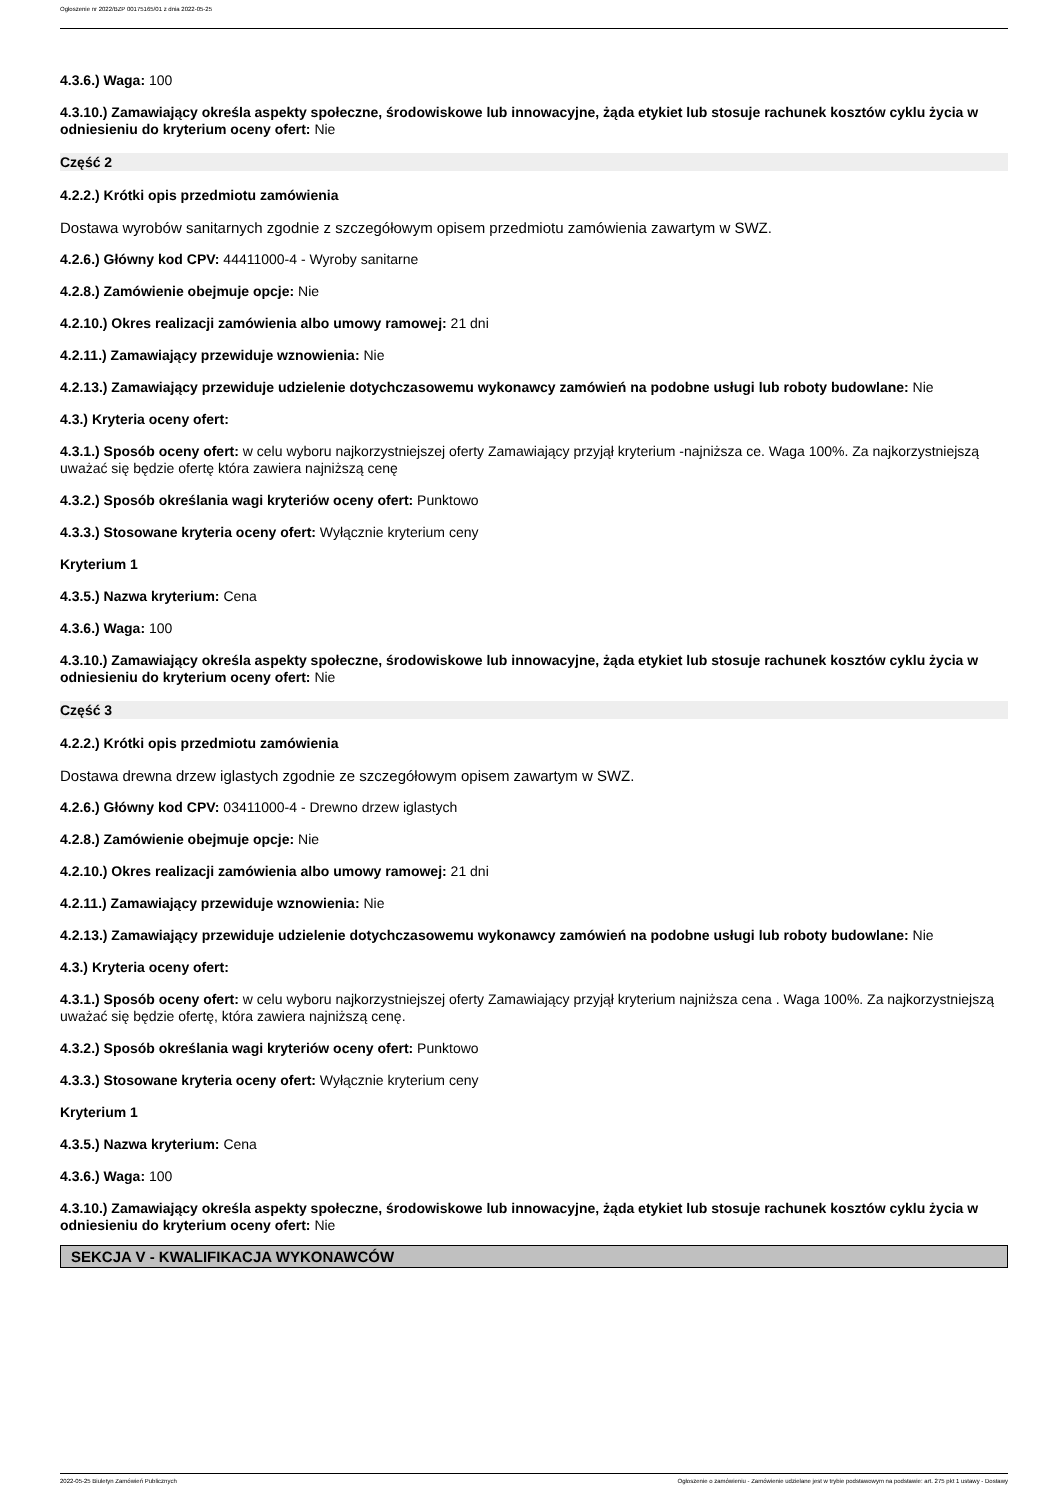Ogłoszenie nr 2022/BZP 00175165/01 z dnia 2022-05-25
4.3.6.) Waga: 100
4.3.10.) Zamawiający określa aspekty społeczne, środowiskowe lub innowacyjne, żąda etykiet lub stosuje rachunek kosztów cyklu życia w odniesieniu do kryterium oceny ofert: Nie
Część 2
4.2.2.) Krótki opis przedmiotu zamówienia
Dostawa wyrobów sanitarnych zgodnie z szczegółowym opisem przedmiotu zamówienia zawartym w SWZ.
4.2.6.) Główny kod CPV: 44411000-4 - Wyroby sanitarne
4.2.8.) Zamówienie obejmuje opcje: Nie
4.2.10.) Okres realizacji zamówienia albo umowy ramowej: 21 dni
4.2.11.) Zamawiający przewiduje wznowienia: Nie
4.2.13.) Zamawiający przewiduje udzielenie dotychczasowemu wykonawcy zamówień na podobne usługi lub roboty budowlane: Nie
4.3.) Kryteria oceny ofert:
4.3.1.) Sposób oceny ofert: w celu wyboru najkorzystniejszej oferty Zamawiający przyjął kryterium -najniższa ce. Waga 100%. Za najkorzystniejszą uważać się będzie ofertę która zawiera najniższą cenę
4.3.2.) Sposób określania wagi kryteriów oceny ofert: Punktowo
4.3.3.) Stosowane kryteria oceny ofert: Wyłącznie kryterium ceny
Kryterium 1
4.3.5.) Nazwa kryterium: Cena
4.3.6.) Waga: 100
4.3.10.) Zamawiający określa aspekty społeczne, środowiskowe lub innowacyjne, żąda etykiet lub stosuje rachunek kosztów cyklu życia w odniesieniu do kryterium oceny ofert: Nie
Część 3
4.2.2.) Krótki opis przedmiotu zamówienia
Dostawa drewna drzew iglastych zgodnie ze szczegółowym opisem zawartym w SWZ.
4.2.6.) Główny kod CPV: 03411000-4 - Drewno drzew iglastych
4.2.8.) Zamówienie obejmuje opcje: Nie
4.2.10.) Okres realizacji zamówienia albo umowy ramowej: 21 dni
4.2.11.) Zamawiający przewiduje wznowienia: Nie
4.2.13.) Zamawiający przewiduje udzielenie dotychczasowemu wykonawcy zamówień na podobne usługi lub roboty budowlane: Nie
4.3.) Kryteria oceny ofert:
4.3.1.) Sposób oceny ofert: w celu wyboru najkorzystniejszej oferty Zamawiający przyjął kryterium najniższa cena . Waga 100%. Za najkorzystniejszą uważać się będzie ofertę, która zawiera najniższą cenę.
4.3.2.) Sposób określania wagi kryteriów oceny ofert: Punktowo
4.3.3.) Stosowane kryteria oceny ofert: Wyłącznie kryterium ceny
Kryterium 1
4.3.5.) Nazwa kryterium: Cena
4.3.6.) Waga: 100
4.3.10.) Zamawiający określa aspekty społeczne, środowiskowe lub innowacyjne, żąda etykiet lub stosuje rachunek kosztów cyklu życia w odniesieniu do kryterium oceny ofert: Nie
SEKCJA V - KWALIFIKACJA WYKONAWCÓW
2022-05-25 Biuletyn Zamówień Publicznych Ogłoszenie o zamówieniu - Zamówienie udzielane jest w trybie podstawowym na podstawie: art. 275 pkt 1 ustawy - Dostawy